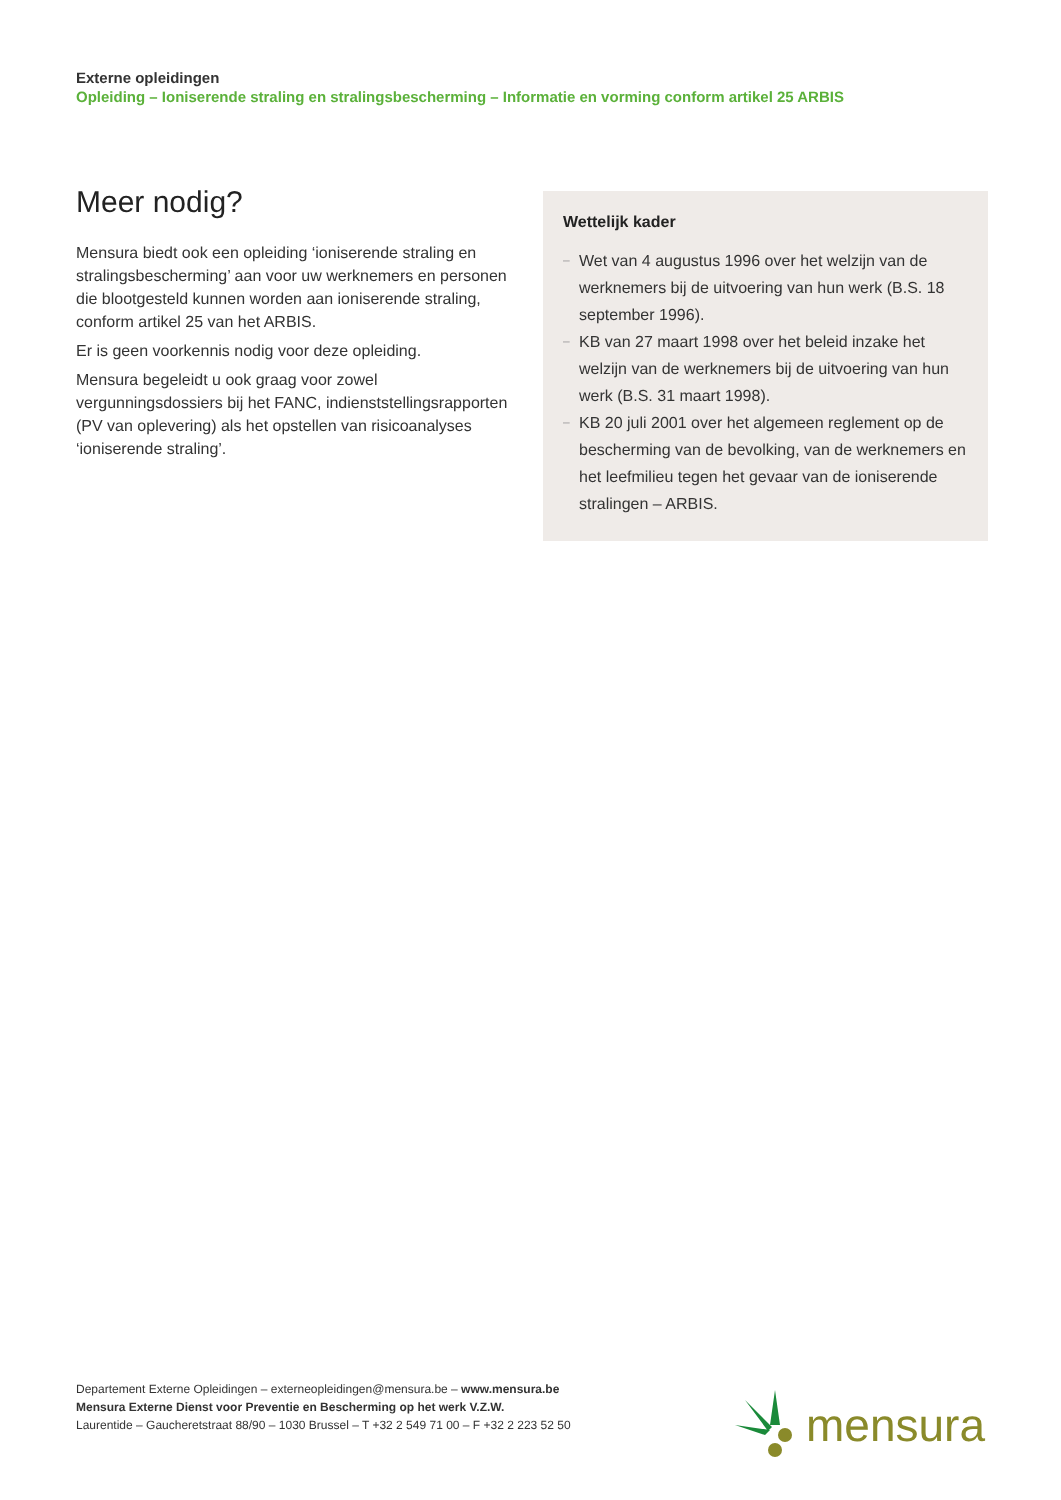Externe opleidingen
Opleiding – Ioniserende straling en stralingsbescherming – Informatie en vorming conform artikel 25 ARBIS
Meer nodig?
Mensura biedt ook een opleiding ‘ioniserende straling en stralingsbescherming’ aan voor uw werknemers en personen die blootgesteld kunnen worden aan ioniserende straling, conform artikel 25 van het ARBIS.
Er is geen voorkennis nodig voor deze opleiding.
Mensura begeleidt u ook graag voor zowel vergunningsdossiers bij het FANC, indienststellingsrapporten (PV van oplevering) als het opstellen van risicoanalyses ‘ioniserende straling’.
Wettelijk kader
– Wet van 4 augustus 1996 over het welzijn van de werknemers bij de uitvoering van hun werk (B.S. 18 september 1996).
– KB van 27 maart 1998 over het beleid inzake het welzijn van de werknemers bij de uitvoering van hun werk (B.S. 31 maart 1998).
– KB 20 juli 2001 over het algemeen reglement op de bescherming van de bevolking, van de werknemers en het leefmilieu tegen het gevaar van de ioniserende stralingen – ARBIS.
Departement Externe Opleidingen – externeopleidingen@mensura.be – www.mensura.be
Mensura Externe Dienst voor Preventie en Bescherming op het werk V.Z.W.
Laurentide – Gaucheretstraat 88/90 – 1030 Brussel – T +32 2 549 71 00 – F +32 2 223 52 50
mensura